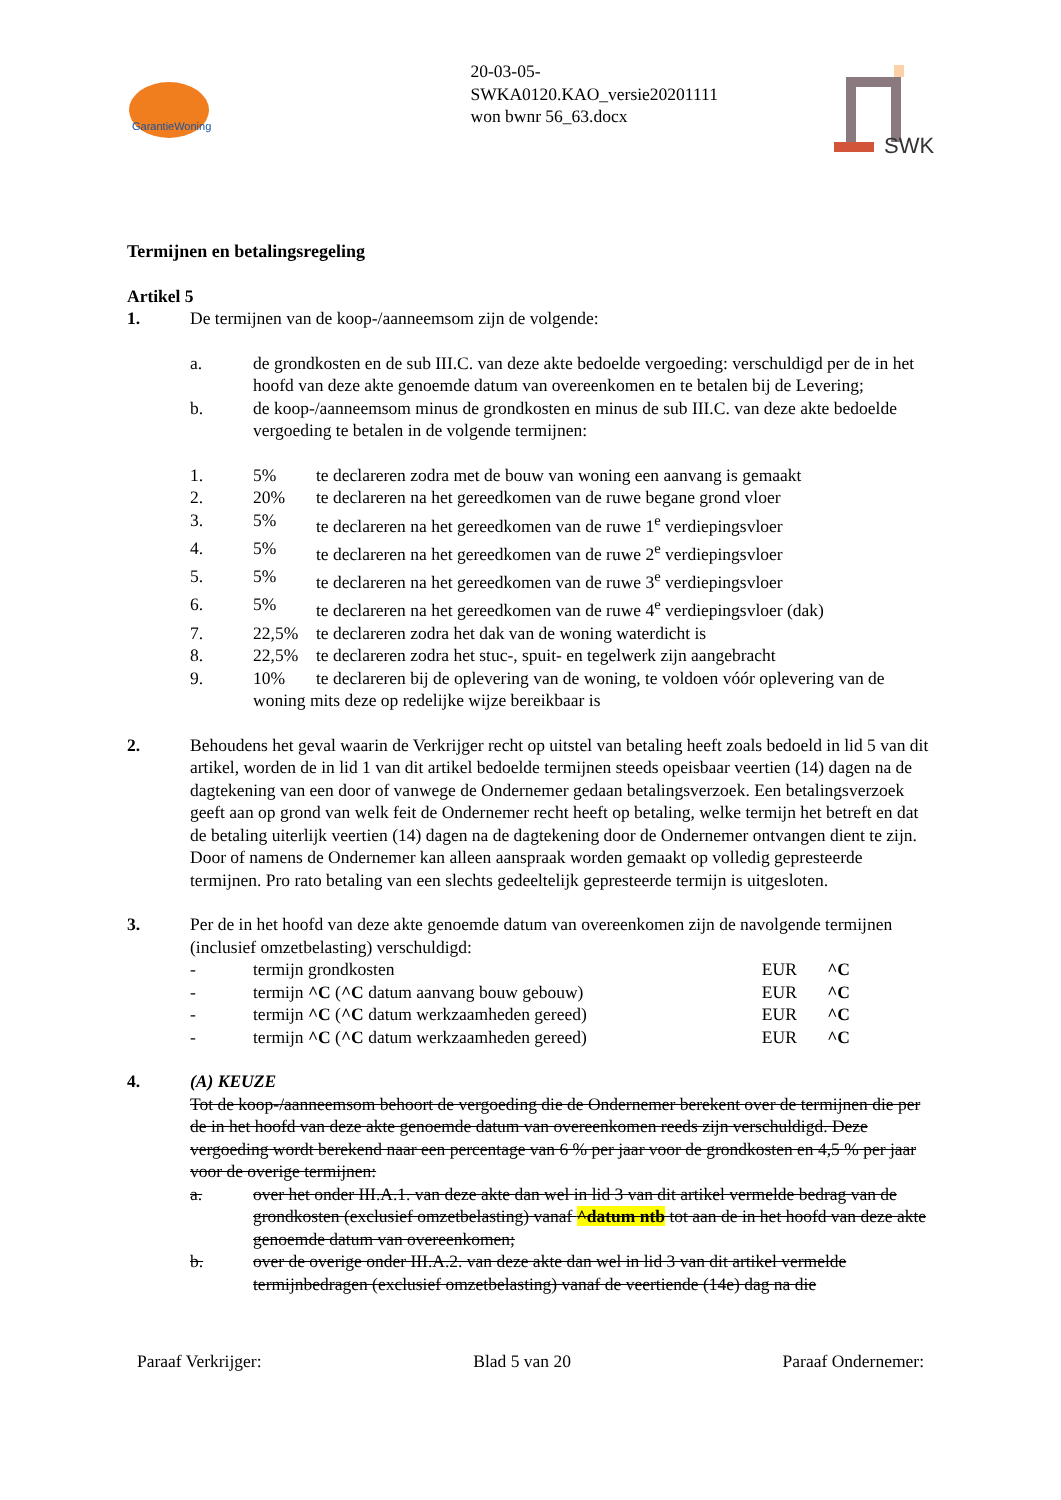GarantieWoning
20-03-05-
SWKA0120.KAO_versie20201111
won bwnr 56_63.docx
SWK
Termijnen en betalingsregeling
Artikel 5
1. De termijnen van de koop-/aanneemsom zijn de volgende:
a. de grondkosten en de sub III.C. van deze akte bedoelde vergoeding: verschuldigd per de in het hoofd van deze akte genoemde datum van overeenkomen en te betalen bij de Levering;
b. de koop-/aanneemsom minus de grondkosten en minus de sub III.C. van deze akte bedoelde vergoeding te betalen in de volgende termijnen:
1. 5% te declareren zodra met de bouw van woning een aanvang is gemaakt
2. 20% te declareren na het gereedkomen van de ruwe begane grond vloer
3. 5% te declareren na het gereedkomen van de ruwe 1<sup>e</sup> verdiepingsvloer
4. 5% te declareren na het gereedkomen van de ruwe 2<sup>e</sup> verdiepingsvloer
5. 5% te declareren na het gereedkomen van de ruwe 3<sup>e</sup> verdiepingsvloer
6. 5% te declareren na het gereedkomen van de ruwe 4<sup>e</sup> verdiepingsvloer (dak)
7. 22,5% te declareren zodra het dak van de woning waterdicht is
8. 22,5% te declareren zodra het stuc-, spuit- en tegelwerk zijn aangebracht
9. 10% te declareren bij de oplevering van de woning, te voldoen vóór oplevering van de woning mits deze op redelijke wijze bereikbaar is
2. Behoudens het geval waarin de Verkrijger recht op uitstel van betaling heeft zoals bedoeld in lid 5 van dit artikel, worden de in lid 1 van dit artikel bedoelde termijnen steeds opeisbaar veertien (14) dagen na de dagtekening van een door of vanwege de Ondernemer gedaan betalingsverzoek. Een betalingsverzoek geeft aan op grond van welk feit de Ondernemer recht heeft op betaling, welke termijn het betreft en dat de betaling uiterlijk veertien (14) dagen na de dagtekening door de Ondernemer ontvangen dient te zijn.
Door of namens de Ondernemer kan alleen aanspraak worden gemaakt op volledig gepresteerde termijnen. Pro rato betaling van een slechts gedeeltelijk gepresteerde termijn is uitgesloten.
3. Per de in het hoofd van deze akte genoemde datum van overeenkomen zijn de navolgende termijnen (inclusief omzetbelasting) verschuldigd:
| - | termijn grondkosten | EUR | ^C |
| - | termijn ^C ( ^C datum aanvang bouw gebouw) | EUR | ^C |
| - | termijn ^C ( ^C datum werkzaamheden gereed) | EUR | ^C |
| - | termijn ^C ( ^C datum werkzaamheden gereed) | EUR | ^C |
4. (A) KEUZE
Tot de koop-/aanneemsom behoort de vergoeding die de Ondernemer berekent over de termijnen die per de in het hoofd van deze akte genoemde datum van overeenkomen reeds zijn verschuldigd. Deze vergoeding wordt berekend naar een percentage van 6 % per jaar voor de grondkosten en 4,5 % per jaar voor de overige termijnen:
a. over het onder III.A.1. van deze akte dan wel in lid 3 van dit artikel vermelde bedrag van de grondkosten (exclusief omzetbelasting) vanaf ^datum ntb tot aan de in het hoofd van deze akte genoemde datum van overeenkomen;
b. over de overige onder III.A.2. van deze akte dan wel in lid 3 van dit artikel vermelde termijnbedragen (exclusief omzetbelasting) vanaf de veertiende (14e) dag na die
Paraaf Verkrijger: Blad 5 van 20 Paraaf Ondernemer: